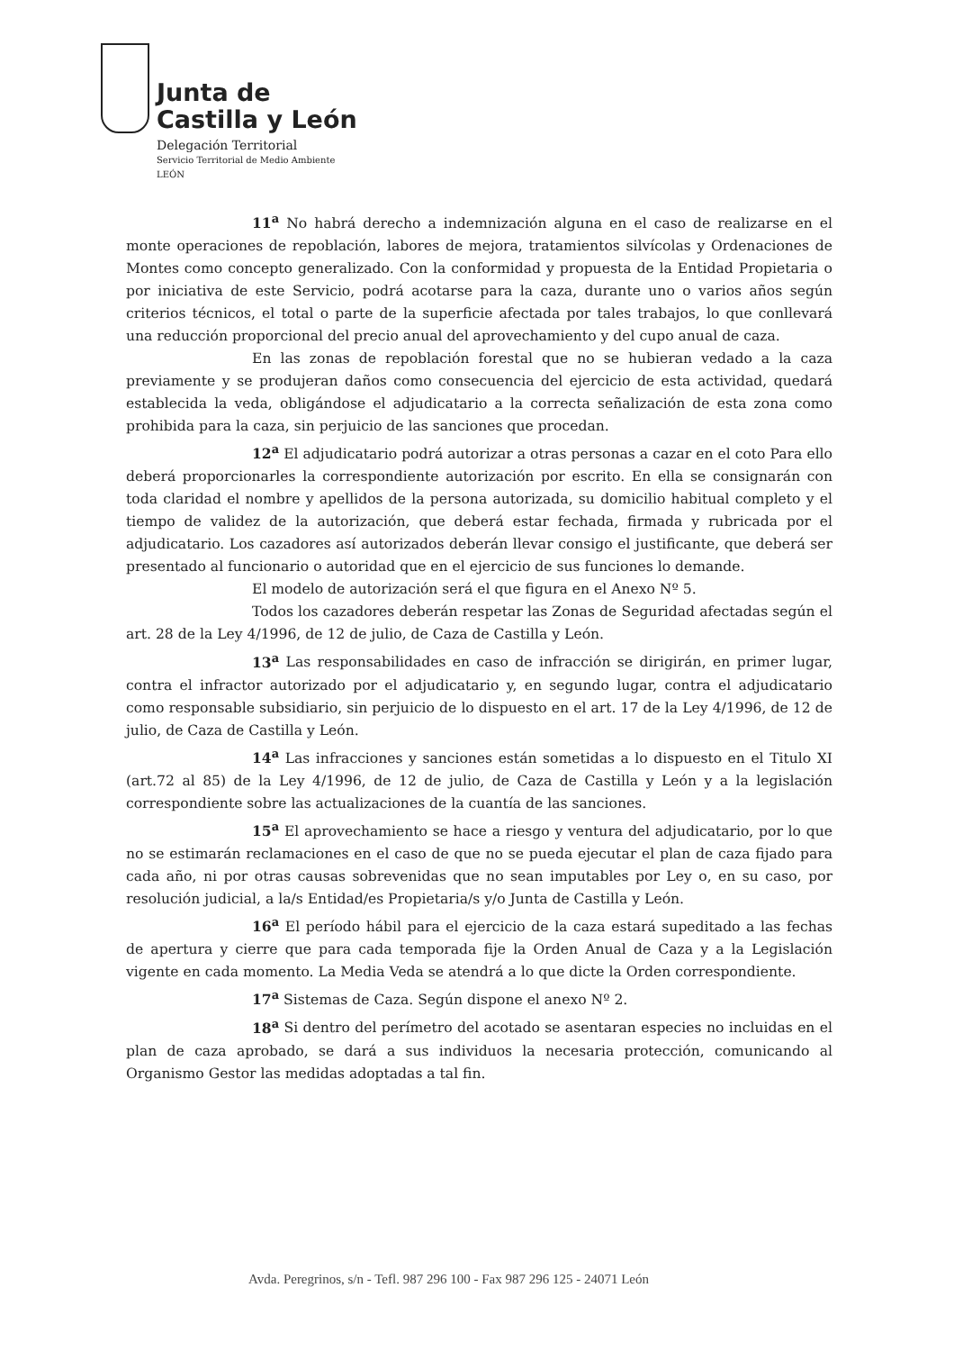Junta de
Castilla y León
Delegación Territorial
Servicio Territorial de Medio Ambiente
LEÓN
11<sup>a</sup> No habrá derecho a indemnización alguna en el caso de realizarse en el monte operaciones de repoblación, labores de mejora, tratamientos silvícolas y Ordenaciones de Montes como concepto generalizado. Con la conformidad y propuesta de la Entidad Propietaria o por iniciativa de este Servicio, podrá acotarse para la caza, durante uno o varios años según criterios técnicos, el total o parte de la superficie afectada por tales trabajos, lo que conllevará una reducción proporcional del precio anual del aprovechamiento y del cupo anual de caza.
En las zonas de repoblación forestal que no se hubieran vedado a la caza previamente y se produjeran daños como consecuencia del ejercicio de esta actividad, quedará establecida la veda, obligándose el adjudicatario a la correcta señalización de esta zona como prohibida para la caza, sin perjuicio de las sanciones que procedan.
12<sup>a</sup> El adjudicatario podrá autorizar a otras personas a cazar en el coto Para ello deberá proporcionarles la correspondiente autorización por escrito. En ella se consignarán con toda claridad el nombre y apellidos de la persona autorizada, su domicilio habitual completo y el tiempo de validez de la autorización, que deberá estar fechada, firmada y rubricada por el adjudicatario. Los cazadores así autorizados deberán llevar consigo el justificante, que deberá ser presentado al funcionario o autoridad que en el ejercicio de sus funciones lo demande.
El modelo de autorización será el que figura en el Anexo Nº 5.
Todos los cazadores deberán respetar las Zonas de Seguridad afectadas según el art. 28 de la Ley 4/1996, de 12 de julio, de Caza de Castilla y León.
13<sup>a</sup> Las responsabilidades en caso de infracción se dirigirán, en primer lugar, contra el infractor autorizado por el adjudicatario y, en segundo lugar, contra el adjudicatario como responsable subsidiario, sin perjuicio de lo dispuesto en el art. 17 de la Ley 4/1996, de 12 de julio, de Caza de Castilla y León.
14<sup>a</sup> Las infracciones y sanciones están sometidas a lo dispuesto en el Titulo XI (art.72 al 85) de la Ley 4/1996, de 12 de julio, de Caza de Castilla y León y a la legislación correspondiente sobre las actualizaciones de la cuantía de las sanciones.
15<sup>a</sup> El aprovechamiento se hace a riesgo y ventura del adjudicatario, por lo que no se estimarán reclamaciones en el caso de que no se pueda ejecutar el plan de caza fijado para cada año, ni por otras causas sobrevenidas que no sean imputables por Ley o, en su caso, por resolución judicial, a la/s Entidad/es Propietaria/s y/o Junta de Castilla y León.
16<sup>a</sup> El período hábil para el ejercicio de la caza estará supeditado a las fechas de apertura y cierre que para cada temporada fije la Orden Anual de Caza y a la Legislación vigente en cada momento. La Media Veda se atendrá a lo que dicte la Orden correspondiente.
17<sup>a</sup> Sistemas de Caza. Según dispone el anexo Nº 2.
18<sup>a</sup> Si dentro del perímetro del acotado se asentaran especies no incluidas en el plan de caza aprobado, se dará a sus individuos la necesaria protección, comunicando al Organismo Gestor las medidas adoptadas a tal fin.
Avda. Peregrinos, s/n - Tefl. 987 296 100 - Fax 987 296 125 - 24071 León